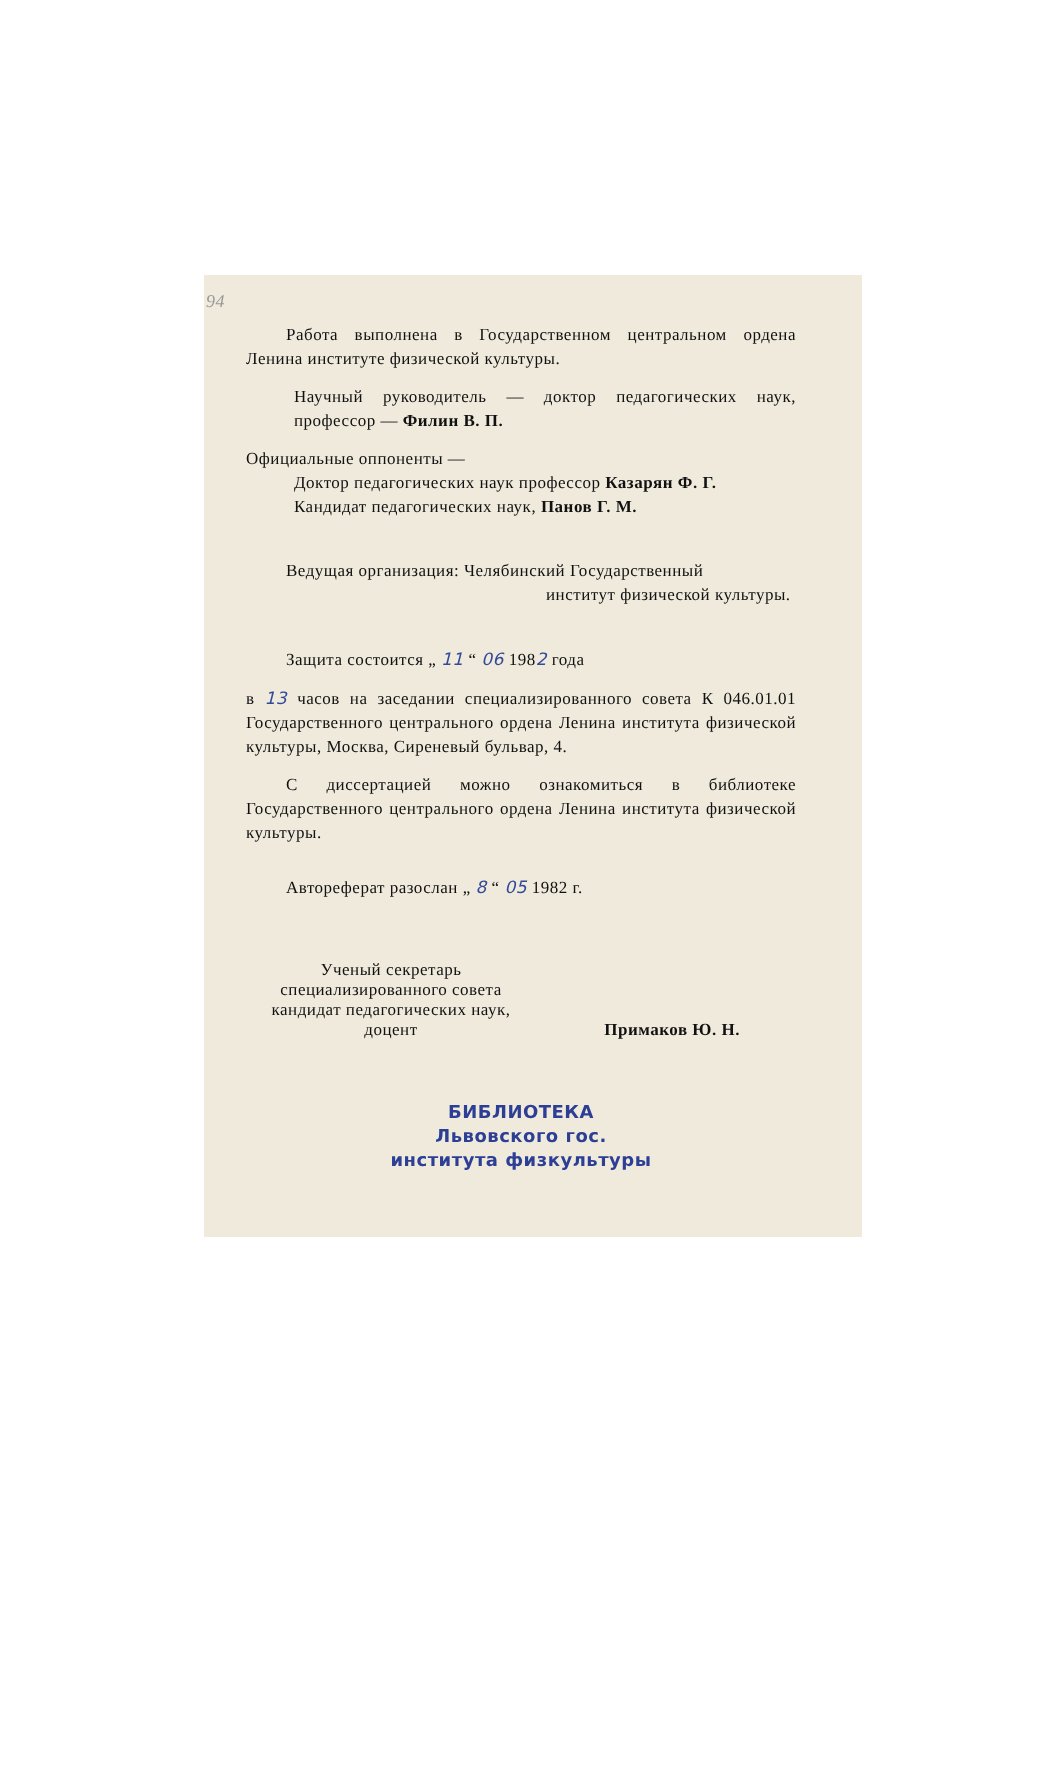94
Работа выполнена в Государственном центральном ордена Ленина институте физической культуры.
Научный руководитель — доктор педагогических наук, профессор — Филин В. П.
Официальные оппоненты —
Доктор педагогических наук профессор Казарян Ф. Г.
Кандидат педагогических наук, Панов Г. М.
Ведущая организация: Челябинский Государственный
институт физической культуры.
Защита состоится „ 11 “ 06 1982 года
в 13 часов на заседании специализированного совета К 046.01.01 Государственного центрального ордена Ленина института физической культуры, Москва, Сиреневый бульвар, 4.
С диссертацией можно ознакомиться в библиотеке Государственного центрального ордена Ленина института физической культуры.
Автореферат разослан „ 8 “ 05 1982 г.
Ученый секретарь
специализированного совета
кандидат педагогических наук,
доцент
Примаков Ю. Н.
БИБЛИОТЕКА
Львовского гос.
института физкультуры